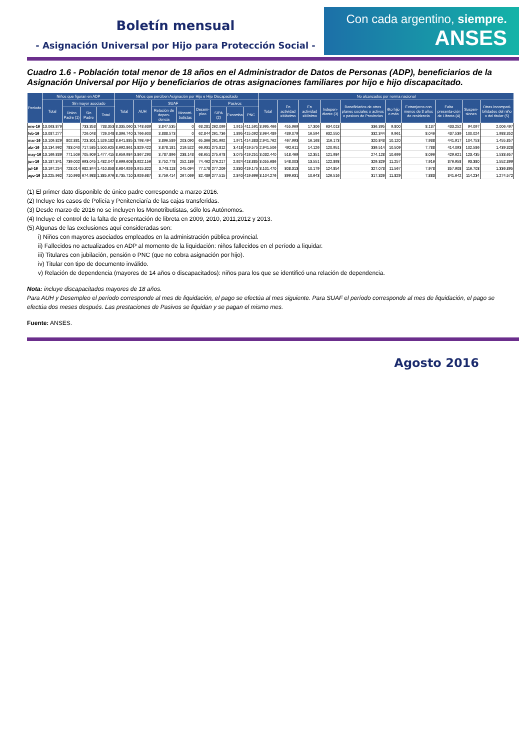Boletín mensual
- Asignación Universal por Hijo para Protección Social -
Con cada argentino, siempre.
ANSES
Cuadro 1.6 - Población total menor de 18 años en el Administrador de Datos de Personas (ADP), beneficiarios de la Asignación Universal por Hijo y beneficiarios de otras asignaciones familiares por hijo e hijo discapacitado.
| Período | Niños que figuran en ADP | | | | Niños que perciben Asignación por Hijo e Hijo Discapacitado | | | | | | | | No alcanzados por norma nacional | | | | | | | | | |
| --- | --- | --- | --- | --- | --- | --- | --- | --- | --- | --- | --- | --- | --- | --- | --- | --- | --- | --- | --- | --- | --- | --- |
| | Total | Sin mayor asociado | | | Total | AUH | SUAF | | Desem-pleo | Pasivos | | | Total | En actividad >Máximo | En actividad <Mínimo | Indepen-diente (3) | Beneficiarios de otros planes sociales o activos o pasivos de Provincias | 6to hijo o más | Extranjeros con menos de 3 años de residencia | Falta presenta-ción de Libreta (4) | Suspen-siones | Otras incompati-bilidades del niño o del titular (5) |
| | | Único Padre (1) | Sin Padre | Total | | | Relación de depen-dencia | Monotri-butistas | | SIPA (2) | Excomba | PNC | | | | | | | | | | |
| ene-16 | 13.063.879 | | 733.353 | 733.353 | 8.335.060 | 3.748.639 | 3.847.535 | 0 | 63.281 | 262.099 | 1.915 | 411.591 | 3.995.466 | 455.969 | 17.306 | 634.013 | 336.395 | 9.800 | 8.137 | 433.252 | 94.097 | 2.006.497 |
| feb-16 | 13.087.277 | | 726.048 | 726.048 | 8.396.740 | 3.766.600 | 3.888.573 | 0 | 62.844 | 261.736 | 1.895 | 415.092 | 3.964.489 | 439.079 | 16.594 | 632.550 | 332.344 | 9.961 | 8.046 | 437.539 | 100.024 | 1.988.352 |
| mar-16 | 13.109.829 | 802.881 | 723.301 | 1.526.182 | 8.641.885 | 3.798.494 | 3.896.589 | 203.090 | 65.366 | 261.992 | 1.971 | 414.383 | 2.941.762 | 467.993 | 16.168 | 116.173 | 320.843 | 10.120 | 7.938 | 441.917 | 104.753 | 1.455.857 |
| abr-16 | 13.134.992 | 783.040 | 717.585 | 1.500.625 | 8.692.861 | 3.829.422 | 3.878.181 | 219.522 | 66.931 | 275.812 | 3.418 | 419.575 | 2.941.506 | 492.611 | 14.126 | 120.951 | 339.514 | 10.509 | 7.788 | 414.093 | 102.586 | 1.439.328 |
| may-16 | 13.169.839 | 771.506 | 705.909 | 1.477.415 | 8.659.984 | 3.867.290 | 3.787.896 | 238.143 | 68.651 | 275.678 | 3.075 | 419.251 | 3.032.440 | 518.469 | 12.351 | 121.984 | 274.128 | 10.699 | 8.096 | 429.621 | 123.435 | 1.533.657 |
| jun-16 | 13.187.341 | 739.002 | 693.045 | 1.432.047 | 8.699.608 | 3.922.156 | 3.752.778 | 252.186 | 74.462 | 276.217 | 2.924 | 418.885 | 3.055.686 | 548.003 | 13.551 | 122.893 | 329.329 | 11.257 | 7.916 | 376.958 | 93.380 | 1.552.399 |
| jul-16 | 13.197.254 | 728.014 | 682.844 | 1.410.858 | 8.684.926 | 3.915.322 | 3.748.118 | 245.094 | 77.178 | 277.209 | 2.830 | 419.175 | 3.101.470 | 808.313 | 10.179 | 124.854 | 327.073 | 11.567 | 7.978 | 357.908 | 116.703 | 1.336.895 |
| ago-16 | 13.225.962 | 710.993 | 674.983 | 1.385.976 | 8.735.710 | 3.926.687 | 3.759.414 | 267.069 | 82.489 | 277.515 | 2.840 | 419.696 | 3.104.276 | 899.631 | 10.643 | 126.516 | 317.326 | 11.829 | 7.883 | 341.642 | 114.234 | 1.274.572 |
(1) El primer dato disponible de único padre corresponde a marzo 2016.
(2) Incluye los casos de Policía y Penitenciaría de las cajas transferidas.
(3) Desde marzo de 2016 no se incluyen los Monotributistas, sólo los Autónomos.
(4) Incluye el control de la falta de presentación de libreta en 2009, 2010, 2011,2012 y 2013.
(5) Algunas de las exclusiones aquí consideradas son:
i) Niños con mayores asociados empleados en la administración pública provincial.
ii) Fallecidos no actualizados en ADP al momento de la liquidación: niños fallecidos en el período a liquidar.
iii) Titulares con jubilación, pensión o PNC (que no cobra asignación por hijo).
iv) Titular con tipo de documento inválido.
v) Relación de dependencia (mayores de 14 años o discapacitados): niños para los que se identificó una relación de dependencia.
Nota: incluye discapacitados mayores de 18 años.
Para AUH y Desempleo el período corresponde al mes de liquidación, el pago se efectúa al mes siguiente. Para SUAF el período corresponde al mes de liquidación, el pago se efectúa dos meses después. Las prestaciones de Pasivos se liquidan y se pagan el mismo mes.
Fuente: ANSES.
Agosto 2016